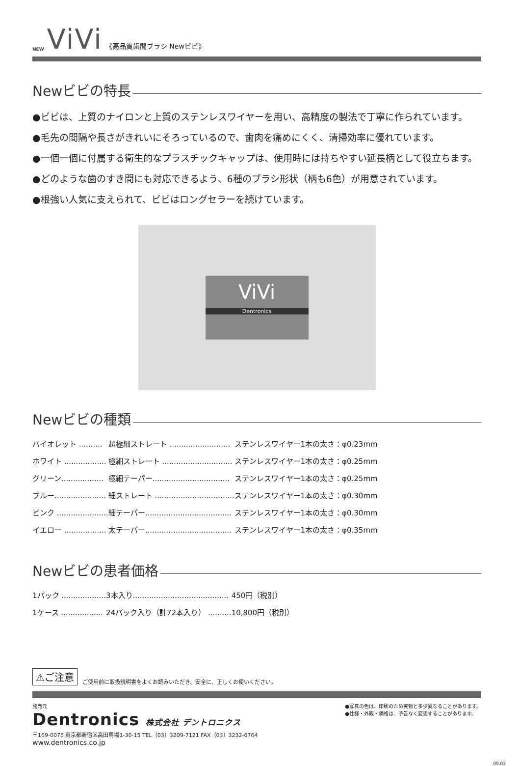NEW ViVi 《高品質歯間ブラシ Newビビ》
Newビビの特長
●ビビは、上質のナイロンと上質のステンレスワイヤーを用い、高精度の製法で丁寧に作られています。
●毛先の間隔や長さがきれいにそろっているので、歯肉を痛めにくく、清掃効率に優れています。
●一個一個に付属する衛生的なプラスチックキャップは、使用時には持ちやすい延長柄として役立ちます。
●どのような歯のすき間にも対応できるよう、6種のブラシ形状（柄も6色）が用意されています。
●根強い人気に支えられて、ビビはロングセラーを続けています。
ViVi
Dentronics
Newビビの種類
| バイオレット .......... | 超極細ストレート .......................... | ステンレスワイヤー1本の太さ：φ0.23mm |
| ホワイト .................. | 極細ストレート .............................. | ステンレスワイヤー1本の太さ：φ0.25mm |
| グリーン.................. | 極細テーパー................................. | ステンレスワイヤー1本の太さ：φ0.25mm |
| ブルー...................... | 細ストレート .................................. | ステンレスワイヤー1本の太さ：φ0.30mm |
| ピンク ...................... | 細テーパー..................................... | ステンレスワイヤー1本の太さ：φ0.30mm |
| イエロー .................. | 太テーパー..................................... | ステンレスワイヤー1本の太さ：φ0.35mm |
Newビビの患者価格
| 1パック ................... | 3本入り......................................... | 450円（税別） |
| 1ケース .................. | 24パック入り（計72本入り） .......... | 10,800円（税別） |
⚠ご注意 ご使用前に取扱説明書をよくお読みいただき、安全に、正しくお使いください。
発売元
Dentronics 株式会社 デントロニクス
〒169-0075 東京都新宿区高田馬場1-30-15 TEL（03）3209-7121 FAX（03）3232-6764
www.dentronics.co.jp
●写真の色は、印刷のため実物と多少異なることがあります。
●仕様・外観・価格は、予告なく変更することがあります。
09.03